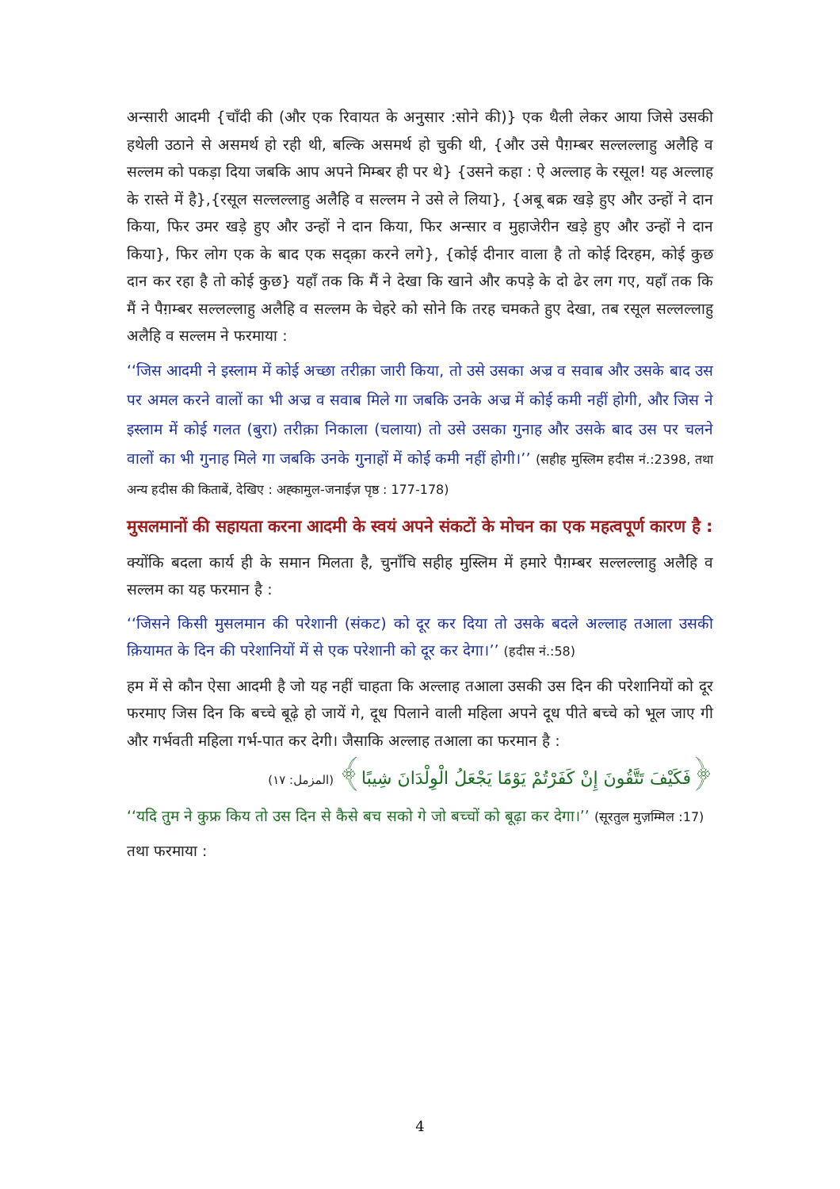अन्सारी आदमी {चाँदी की (और एक रिवायत के अनुसार :सोने की)} एक थैली लेकर आया जिसे उसकी हथेली उठाने से असमर्थ हो रही थी, बल्कि असमर्थ हो चुकी थी, {और उसे पैग़म्बर सल्लल्लाहु अलैहि व सल्लम को पकड़ा दिया जबकि आप अपने मिम्बर ही पर थे} {उसने कहा : ऐ अल्लाह के रसूल! यह अल्लाह के रास्ते में है},{रसूल सल्लल्लाहु अलैहि व सल्लम ने उसे ले लिया}, {अबू बक्र खड़े हुए और उन्हों ने दान किया, फिर उमर खड़े हुए और उन्हों ने दान किया, फिर अन्सार व मुहाजेरीन खड़े हुए और उन्हों ने दान किया}, फिर लोग एक के बाद एक सद्क़ा करने लगे}, {कोई दीनार वाला है तो कोई दिरहम, कोई कुछ दान कर रहा है तो कोई कुछ} यहाँ तक कि मैं ने देखा कि खाने और कपड़े के दो ढेर लग गए, यहाँ तक कि मैं ने पैग़म्बर सल्लल्लाहु अलैहि व सल्लम के चेहरे को सोने कि तरह चमकते हुए देखा, तब रसूल सल्लल्लाहु अलैहि व सल्लम ने फरमाया :
‘‘जिस आदमी ने इस्लाम में कोई अच्छा तरीक़ा जारी किया, तो उसे उसका अज्र व सवाब और उसके बाद उस पर अमल करने वालों का भी अज्र व सवाब मिले गा जबकि उनके अज्र में कोई कमी नहीं होगी, और जिस ने इस्लाम में कोई गलत (बुरा) तरीक़ा निकाला (चलाया) तो उसे उसका गुनाह और उसके बाद उस पर चलने वालों का भी गुनाह मिले गा जबकि उनके गुनाहों में कोई कमी नहीं होगी।’’ (सहीह मुस्लिम हदीस नं.:2398, तथा अन्य हदीस की किताबें, देखिए : अह्कामुल-जनाईज़ पृष्ठ : 177-178)
मुसलमानों की सहायता करना आदमी के स्वयं अपने संकटों के मोचन का एक महत्वपूर्ण कारण है :
क्योंकि बदला कार्य ही के समान मिलता है, चुनाँचि सहीह मुस्लिम में हमारे पैग़म्बर सल्लल्लाहु अलैहि व सल्लम का यह फरमान है :
‘‘जिसने किसी मुसलमान की परेशानी (संकट) को दूर कर दिया तो उसके बदले अल्लाह तआला उसकी क़ियामत के दिन की परेशानियों में से एक परेशानी को दूर कर देगा।’’ (हदीस नं.:58)
हम में से कौन ऐसा आदमी है जो यह नहीं चाहता कि अल्लाह तआला उसकी उस दिन की परेशानियों को दूर फरमाए जिस दिन कि बच्चे बूढ़े हो जायें गे, दूध पिलाने वाली महिला अपने दूध पीते बच्चे को भूल जाए गी और गर्भवती महिला गर्भ-पात कर देगी। जैसाकि अल्लाह तआला का फरमान है :
﴿فَكَيْفَ تَتَّقُونَ إِنْ كَفَرْتُمْ يَوْمًا يَجْعَلُ الْوِلْدَانَ شِيبًا﴾ (المزمل: ١٧)
‘‘यदि तुम ने कुफ्र किय तो उस दिन से कैसे बच सको गे जो बच्चों को बूढ़ा कर देगा।’’ (सूरतुल मुज़म्मिल :17)
तथा फरमाया :
4